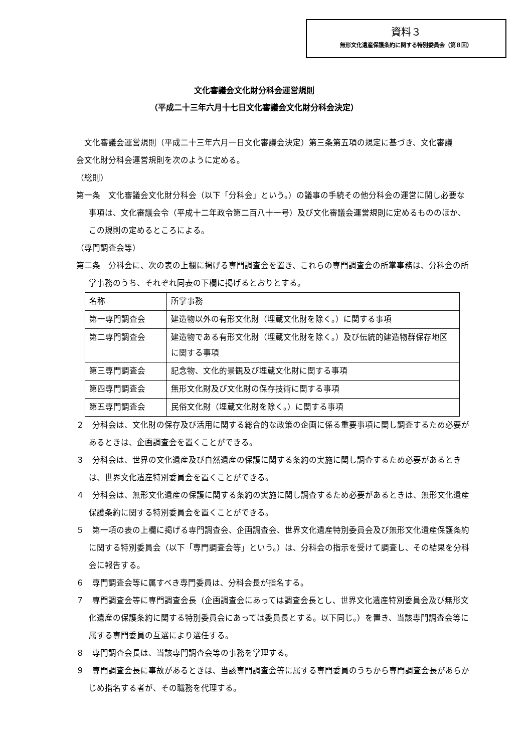資料３
無形文化遺産保護条約に関する特別委員会（第８回）
文化審議会文化財分科会運営規則
（平成二十三年六月十七日文化審議会文化財分科会決定）
　文化審議会運営規則（平成二十三年六月一日文化審議会決定）第三条第五項の規定に基づき、文化審議会文化財分科会運営規則を次のように定める。
（総則）
第一条　文化審議会文化財分科会（以下「分科会」という。）の議事の手続その他分科会の運営に関し必要な事項は、文化審議会令（平成十二年政令第二百八十一号）及び文化審議会運営規則に定めるもののほか、この規則の定めるところによる。
（専門調査会等）
第二条　分科会に、次の表の上欄に掲げる専門調査会を置き、これらの専門調査会の所掌事務は、分科会の所掌事務のうち、それぞれ同表の下欄に掲げるとおりとする。
| 名称 | 所掌事務 |
| 第一専門調査会 | 建造物以外の有形文化財（埋蔵文化財を除く。）に関する事項 |
| 第二専門調査会 | 建造物である有形文化財（埋蔵文化財を除く。）及び伝統的建造物群保存地区に関する事項 |
| 第三専門調査会 | 記念物、文化的景観及び埋蔵文化財に関する事項 |
| 第四専門調査会 | 無形文化財及び文化財の保存技術に関する事項 |
| 第五専門調査会 | 民俗文化財（埋蔵文化財を除く。）に関する事項 |
２　分科会は、文化財の保存及び活用に関する総合的な政策の企画に係る重要事項に関し調査するため必要があるときは、企画調査会を置くことができる。
３　分科会は、世界の文化遺産及び自然遺産の保護に関する条約の実施に関し調査するため必要があるときは、世界文化遺産特別委員会を置くことができる。
４　分科会は、無形文化遺産の保護に関する条約の実施に関し調査するため必要があるときは、無形文化遺産保護条約に関する特別委員会を置くことができる。
５　第一項の表の上欄に掲げる専門調査会、企画調査会、世界文化遺産特別委員会及び無形文化遺産保護条約に関する特別委員会（以下「専門調査会等」という。）は、分科会の指示を受けて調査し、その結果を分科会に報告する。
６　専門調査会等に属すべき専門委員は、分科会長が指名する。
７　専門調査会等に専門調査会長（企画調査会にあっては調査会長とし、世界文化遺産特別委員会及び無形文化遺産の保護条約に関する特別委員会にあっては委員長とする。以下同じ。）を置き、当該専門調査会等に属する専門委員の互選により選任する。
８　専門調査会長は、当該専門調査会等の事務を掌理する。
９　専門調査会長に事故があるときは、当該専門調査会等に属する専門委員のうちから専門調査会長があらかじめ指名する者が、その職務を代理する。